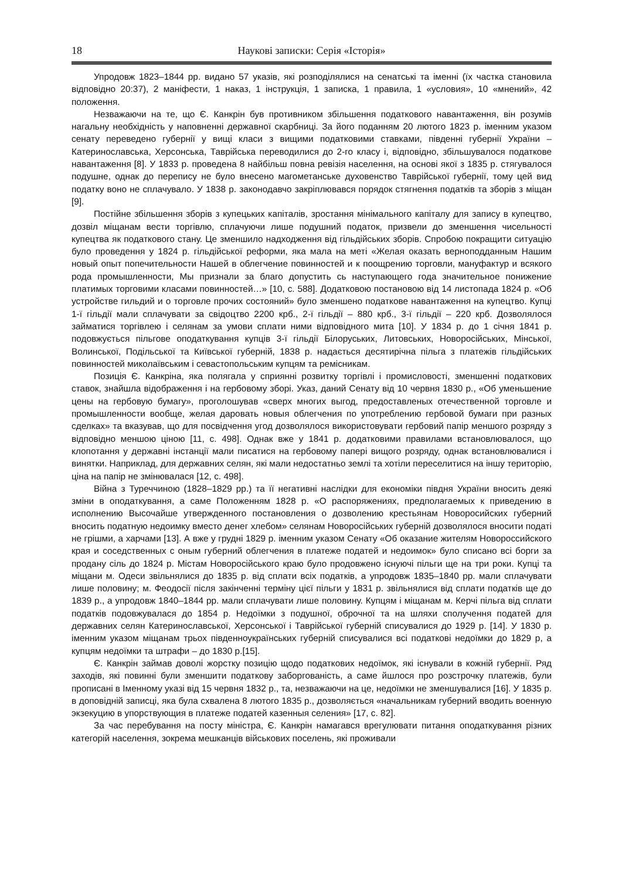18 Наукові записки: Серія «Історія»
Упродовж 1823–1844 рр. видано 57 указів, які розподілялися на сенатські та іменні (їх частка становила відповідно 20:37), 2 маніфести, 1 наказ, 1 інструкція, 1 записка, 1 правила, 1 «условия», 10 «мнений», 42 положення.
Незважаючи на те, що Є. Канкрін був противником збільшення податкового навантаження, він розумів нагальну необхідність у наповненні державної скарбниці. За його поданням 20 лютого 1823 р. іменним указом сенату переведено губернії у вищі класи з вищими податковими ставками, південні губернії України – Катеринославська, Херсонська, Таврійська переводилися до 2-го класу і, відповідно, збільшувалося податкове навантаження [8]. У 1833 р. проведена 8 найбільш повна ревізія населення, на основі якої з 1835 р. стягувалося подушне, однак до перепису не було внесено магометанське духовенство Таврійської губернії, тому цей вид податку воно не сплачувало. У 1838 р. законодавчо закріплювався порядок стягнення податків та зборів з міщан [9].
Постійне збільшення зборів з купецьких капіталів, зростання мінімального капіталу для запису в купецтво, дозвіл міщанам вести торгівлю, сплачуючи лише подушний податок, призвели до зменшення чисельності купецтва як податкового стану. Це зменшило надходження від гільдійських зборів. Спробою покращити ситуацію було проведення у 1824 р. гільдійської реформи, яка мала на меті «Желая оказать верноподданным Нашим новый опыт попечительности Нашей в облегчение повинностей и к поощрению торговли, мануфактур и всякого рода промышленности, Мы признали за благо допустить сь наступающего года значительное понижение платимых торговими класами повинностей…» [10, с. 588]. Додатковою постановою від 14 листопада 1824 р. «Об устройстве гильдий и о торговле прочих состояний» було зменшено податкове навантаження на купецтво. Купці 1-ї гільдії мали сплачувати за свідоцтво 2200 крб., 2-ї гільдії – 880 крб., 3-ї гільдії – 220 крб. Дозволялося займатися торгівлею і селянам за умови сплати ними відповідного мита [10]. У 1834 р. до 1 січня 1841 р. подовжується пільгове оподаткування купців 3-ї гільдії Білоруських, Литовських, Новоросійських, Мінської, Волинської, Подільської та Київської губерній, 1838 р. надається десятирічна пільга з платежів гільдійських повинностей миколаївським і севастопольським купцям та ремісникам.
Позиція Є. Канкріна, яка полягала у сприянні розвитку торгівлі і промисловості, зменшенні податкових ставок, знайшла відображення і на гербовому зборі. Указ, даний Сенату від 10 червня 1830 р., «Об уменьшение цены на гербовую бумагу», проголошував «сверх многих выгод, предоставленых отечественной торговле и промышленности вообще, желая даровать новыя облегчения по употреблению гербовой бумаги при разных сделках» та вказував, що для посвідчення угод дозволялося використовувати гербовий папір меншого розряду з відповідно меншою ціною [11, с. 498]. Однак вже у 1841 р. додатковими правилами встановлювалося, що клопотання у державні інстанції мали писатися на гербовому папері вищого розряду, однак встановлювалися і винятки. Наприклад, для державних селян, які мали недостатньо землі та хотіли переселитися на іншу територію, ціна на папір не змінювалася [12, с. 498].
Війна з Туреччиною (1828–1829 рр.) та її негативні наслідки для економіки півдня України вносить деякі зміни в оподаткування, а саме Положенням 1828 р. «О распоряжениях, предполагаемых к приведению в исполнению Высочайше утвержденного постановления о дозволению крестьянам Новоросийских губерний вносить податную недоимку вместо денег хлебом» селянам Новоросійських губерній дозволялося вносити податі не грішми, а харчами [13]. А вже у грудні 1829 р. іменним указом Сенату «Об оказание жителям Новороссийского края и соседственных с оным губерний облегчения в платеже податей и недоимок» було списано всі борги за продану сіль до 1824 р. Містам Новоросійського краю було продовжено існуючі пільги ще на три роки. Купці та міщани м. Одеси звільнялися до 1835 р. від сплати всіх податків, а упродовж 1835–1840 рр. мали сплачувати лише половину; м. Феодосії після закінченні терміну цієї пільги у 1831 р. звільнялися від сплати податків ще до 1839 р., а упродовж 1840–1844 рр. мали сплачувати лише половину. Купцям і міщанам м. Керчі пільга від сплати податків подовжувалася до 1854 р. Недоїмки з подушної, оброчної та на шляхи сполучення податей для державних селян Катеринославської, Херсонської і Таврійської губерній списувалися до 1929 р. [14]. У 1830 р. іменним указом міщанам трьох південноукраїнських губерній списувалися всі податкові недоїмки до 1829 р, а купцям недоїмки та штрафи – до 1830 р.[15].
Є. Канкрін займав доволі жорстку позицію щодо податкових недоїмок, які існували в кожній губернії. Ряд заходів, які повинні були зменшити податкову заборгованість, а саме йшлося про розстрочку платежів, були прописані в Іменному указі від 15 червня 1832 р., та, незважаючи на це, недоїмки не зменшувалися [16]. У 1835 р. в доповідній записці, яка була схвалена 8 лютого 1835 р., дозволяється «начальникам губерний вводить военную экзекуцию в упорствующия в платеже податей казенныя селения» [17, с. 82].
За час перебування на посту міністра, Є. Канкрін намагався врегулювати питання оподаткування різних категорій населення, зокрема мешканців військових поселень, які проживали